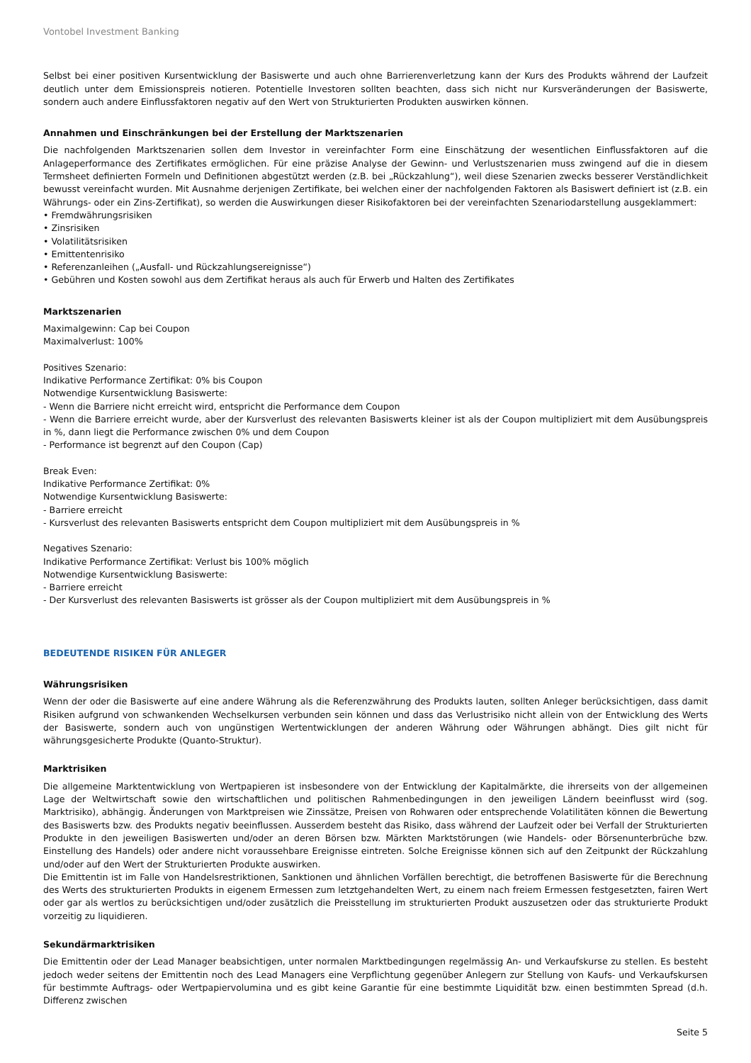Vontobel Investment Banking
Selbst bei einer positiven Kursentwicklung der Basiswerte und auch ohne Barrierenverletzung kann der Kurs des Produkts während der Laufzeit deutlich unter dem Emissionspreis notieren. Potentielle Investoren sollten beachten, dass sich nicht nur Kursveränderungen der Basiswerte, sondern auch andere Einflussfaktoren negativ auf den Wert von Strukturierten Produkten auswirken können.
Annahmen und Einschränkungen bei der Erstellung der Marktszenarien
Die nachfolgenden Marktszenarien sollen dem Investor in vereinfachter Form eine Einschätzung der wesentlichen Einflussfaktoren auf die Anlageperformance des Zertifikates ermöglichen. Für eine präzise Analyse der Gewinn- und Verlustszenarien muss zwingend auf die in diesem Termsheet definierten Formeln und Definitionen abgestützt werden (z.B. bei „Rückzahlung“), weil diese Szenarien zwecks besserer Verständlichkeit bewusst vereinfacht wurden. Mit Ausnahme derjenigen Zertifikate, bei welchen einer der nachfolgenden Faktoren als Basiswert definiert ist (z.B. ein Währungs- oder ein Zins-Zertifikat), so werden die Auswirkungen dieser Risikofaktoren bei der vereinfachten Szenariodarstellung ausgeklammert:
• Fremdwährungsrisiken
• Zinsrisiken
• Volatilitätsrisiken
• Emittentenrisiko
• Referenzanleihen („Ausfall- und Rückzahlungsereignisse“)
• Gebühren und Kosten sowohl aus dem Zertifikat heraus als auch für Erwerb und Halten des Zertifikates
Marktszenarien
Maximalgewinn: Cap bei Coupon
Maximalverlust: 100%
Positives Szenario:
Indikative Performance Zertifikat: 0% bis Coupon
Notwendige Kursentwicklung Basiswerte:
- Wenn die Barriere nicht erreicht wird, entspricht die Performance dem Coupon
- Wenn die Barriere erreicht wurde, aber der Kursverlust des relevanten Basiswerts kleiner ist als der Coupon multipliziert mit dem Ausübungspreis in %, dann liegt die Performance zwischen 0% und dem Coupon
- Performance ist begrenzt auf den Coupon (Cap)
Break Even:
Indikative Performance Zertifikat: 0%
Notwendige Kursentwicklung Basiswerte:
- Barriere erreicht
- Kursverlust des relevanten Basiswerts entspricht dem Coupon multipliziert mit dem Ausübungspreis in %
Negatives Szenario:
Indikative Performance Zertifikat: Verlust bis 100% möglich
Notwendige Kursentwicklung Basiswerte:
- Barriere erreicht
- Der Kursverlust des relevanten Basiswerts ist grösser als der Coupon multipliziert mit dem Ausübungspreis in %
BEDEUTENDE RISIKEN FÜR ANLEGER
Währungsrisiken
Wenn der oder die Basiswerte auf eine andere Währung als die Referenzwährung des Produkts lauten, sollten Anleger berücksichtigen, dass damit Risiken aufgrund von schwankenden Wechselkursen verbunden sein können und dass das Verlustrisiko nicht allein von der Entwicklung des Werts der Basiswerte, sondern auch von ungünstigen Wertentwicklungen der anderen Währung oder Währungen abhängt. Dies gilt nicht für währungsgesicherte Produkte (Quanto-Struktur).
Marktrisiken
Die allgemeine Marktentwicklung von Wertpapieren ist insbesondere von der Entwicklung der Kapitalmärkte, die ihrerseits von der allgemeinen Lage der Weltwirtschaft sowie den wirtschaftlichen und politischen Rahmenbedingungen in den jeweiligen Ländern beeinflusst wird (sog. Marktrisiko), abhängig. Änderungen von Marktpreisen wie Zinssätze, Preisen von Rohwaren oder entsprechende Volatilitäten können die Bewertung des Basiswerts bzw. des Produkts negativ beeinflussen. Ausserdem besteht das Risiko, dass während der Laufzeit oder bei Verfall der Strukturierten Produkte in den jeweiligen Basiswerten und/oder an deren Börsen bzw. Märkten Marktstörungen (wie Handels- oder Börsenunterbrüche bzw. Einstellung des Handels) oder andere nicht voraussehbare Ereignisse eintreten. Solche Ereignisse können sich auf den Zeitpunkt der Rückzahlung und/oder auf den Wert der Strukturierten Produkte auswirken.
Die Emittentin ist im Falle von Handelsrestriktionen, Sanktionen und ähnlichen Vorfällen berechtigt, die betroffenen Basiswerte für die Berechnung des Werts des strukturierten Produkts in eigenem Ermessen zum letztgehandelten Wert, zu einem nach freiem Ermessen festgesetzten, fairen Wert oder gar als wertlos zu berücksichtigen und/oder zusätzlich die Preisstellung im strukturierten Produkt auszusetzen oder das strukturierte Produkt vorzeitig zu liquidieren.
Sekundärmarktrisiken
Die Emittentin oder der Lead Manager beabsichtigen, unter normalen Marktbedingungen regelmässig An- und Verkaufskurse zu stellen. Es besteht jedoch weder seitens der Emittentin noch des Lead Managers eine Verpflichtung gegenüber Anlegern zur Stellung von Kaufs- und Verkaufskursen für bestimmte Auftrags- oder Wertpapiervolumina und es gibt keine Garantie für eine bestimmte Liquidität bzw. einen bestimmten Spread (d.h. Differenz zwischen
Seite 5